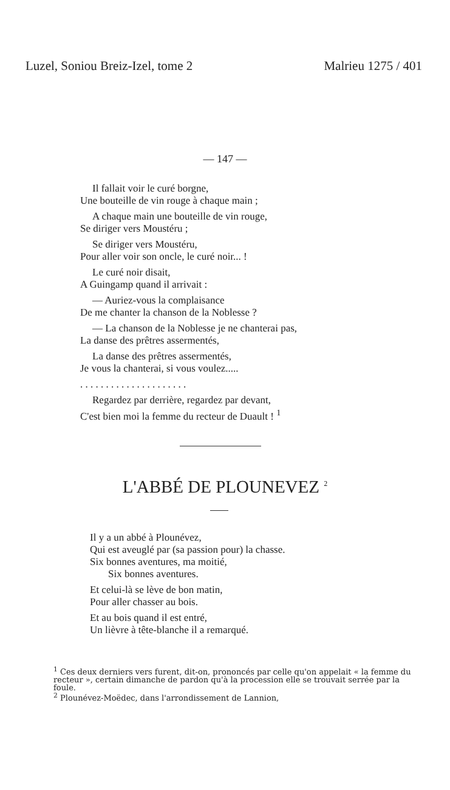Luzel, Soniou Breiz-Izel, tome 2 Malrieu 1275 / 401
— 147 —
Il fallait voir le curé borgne,
Une bouteille de vin rouge à chaque main ;
A chaque main une bouteille de vin rouge,
Se diriger vers Moustéru ;
Se diriger vers Moustéru,
Pour aller voir son oncle, le curé noir... !
Le curé noir disait,
A Guingamp quand il arrivait :
— Auriez-vous la complaisance
De me chanter la chanson de la Noblesse ?
— La chanson de la Noblesse je ne chanterai pas,
La danse des prêtres assermentés,
La danse des prêtres assermentés,
Je vous la chanterai, si vous voulez.....
. . . . . . . . . . . . . . . . . . . . .
Regardez par derrière, regardez par devant,
C'est bien moi la femme du recteur de Duault ! <sup>1</sup>
L'ABBÉ DE PLOUNEVEZ <sup>2</sup>
Il y a un abbé à Plounévez,
Qui est aveuglé par (sa passion pour) la chasse.
Six bonnes aventures, ma moitié,
Six bonnes aventures.
Et celui-là se lève de bon matin,
Pour aller chasser au bois.
Et au bois quand il est entré,
Un lièvre à tête-blanche il a remarqué.
<sup>1</sup> Ces deux derniers vers furent, dit-on, prononcés par celle qu'on appelait « la femme du recteur », certain dimanche de pardon qu'à la procession elle se trouvait serrée par la foule.
<sup>2</sup> Plounévez-Moëdec, dans l'arrondissement de Lannion,